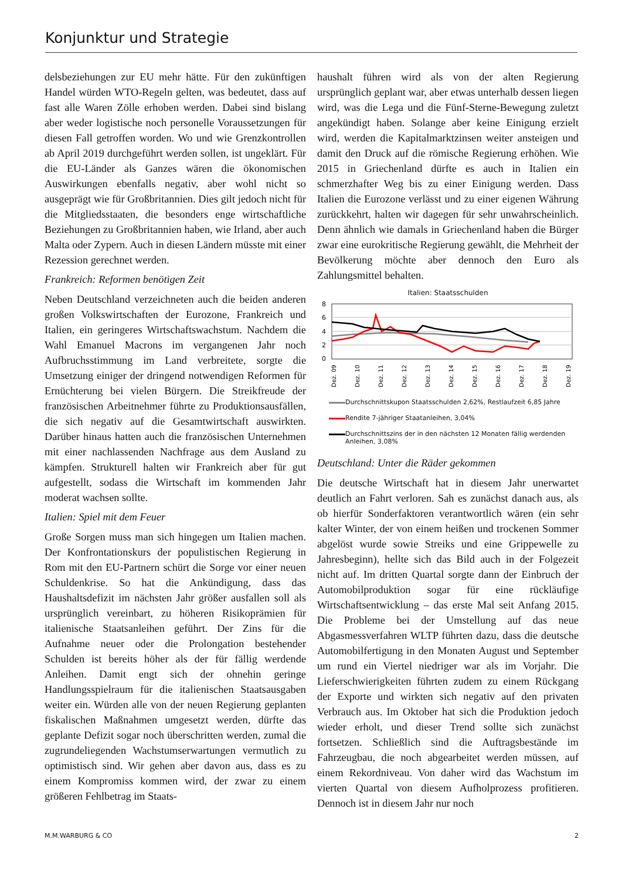Konjunktur und Strategie
delsbeziehungen zur EU mehr hätte. Für den zukünftigen Handel würden WTO-Regeln gelten, was bedeutet, dass auf fast alle Waren Zölle erhoben werden. Dabei sind bislang aber weder logistische noch personelle Voraussetzungen für diesen Fall getroffen worden. Wo und wie Grenzkontrollen ab April 2019 durchgeführt werden sollen, ist ungeklärt. Für die EU-Länder als Ganzes wären die ökonomischen Auswirkungen ebenfalls negativ, aber wohl nicht so ausgeprägt wie für Großbritannien. Dies gilt jedoch nicht für die Mitgliedsstaaten, die besonders enge wirtschaftliche Beziehungen zu Großbritannien haben, wie Irland, aber auch Malta oder Zypern. Auch in diesen Ländern müsste mit einer Rezession gerechnet werden.
Frankreich: Reformen benötigen Zeit
Neben Deutschland verzeichneten auch die beiden anderen großen Volkswirtschaften der Eurozone, Frankreich und Italien, ein geringeres Wirtschaftswachstum. Nachdem die Wahl Emanuel Macrons im vergangenen Jahr noch Aufbruchsstimmung im Land verbreitete, sorgte die Umsetzung einiger der dringend notwendigen Reformen für Ernüchterung bei vielen Bürgern. Die Streikfreude der französischen Arbeitnehmer führte zu Produktionsausfällen, die sich negativ auf die Gesamtwirtschaft auswirkten. Darüber hinaus hatten auch die französischen Unternehmen mit einer nachlassenden Nachfrage aus dem Ausland zu kämpfen. Strukturell halten wir Frankreich aber für gut aufgestellt, sodass die Wirtschaft im kommenden Jahr moderat wachsen sollte.
Italien: Spiel mit dem Feuer
Große Sorgen muss man sich hingegen um Italien machen. Der Konfrontationskurs der populistischen Regierung in Rom mit den EU-Partnern schürt die Sorge vor einer neuen Schuldenkrise. So hat die Ankündigung, dass das Haushaltsdefizit im nächsten Jahr größer ausfallen soll als ursprünglich vereinbart, zu höheren Risikoprämien für italienische Staatsanleihen geführt. Der Zins für die Aufnahme neuer oder die Prolongation bestehender Schulden ist bereits höher als der für fällig werdende Anleihen. Damit engt sich der ohnehin geringe Handlungsspielraum für die italienischen Staatsausgaben weiter ein. Würden alle von der neuen Regierung geplanten fiskalischen Maßnahmen umgesetzt werden, dürfte das geplante Defizit sogar noch überschritten werden, zumal die zugrundeliegenden Wachstumserwartungen vermutlich zu optimistisch sind. Wir gehen aber davon aus, dass es zu einem Kompromiss kommen wird, der zwar zu einem größeren Fehlbetrag im Staats-
haushalt führen wird als von der alten Regierung ursprünglich geplant war, aber etwas unterhalb dessen liegen wird, was die Lega und die Fünf-Sterne-Bewegung zuletzt angekündigt haben. Solange aber keine Einigung erzielt wird, werden die Kapitalmarktzinsen weiter ansteigen und damit den Druck auf die römische Regierung erhöhen. Wie 2015 in Griechenland dürfte es auch in Italien ein schmerzhafter Weg bis zu einer Einigung werden. Dass Italien die Eurozone verlässt und zu einer eigenen Währung zurückkehrt, halten wir dagegen für sehr unwahrscheinlich. Denn ähnlich wie damals in Griechenland haben die Bürger zwar eine eurokritische Regierung gewählt, die Mehrheit der Bevölkerung möchte aber dennoch den Euro als Zahlungsmittel behalten.
Italien: Staatsschulden
8
6
4
2
0
Dez. 09
Dez. 10
Dez. 11
Dez. 12
Dez. 13
Dez. 14
Dez. 15
Dez. 16
Dez. 17
Dez. 18
Dez. 19
Durchschnittskupon Staatsschulden 2,62%, Restlaufzeit 6,85 Jahre
Rendite 7-jähriger Staatanleihen, 3,04%
Durchschnittszins der in den nächsten 12 Monaten fällig werdenden Anleihen, 3,08%
Deutschland: Unter die Räder gekommen
Die deutsche Wirtschaft hat in diesem Jahr unerwartet deutlich an Fahrt verloren. Sah es zunächst danach aus, als ob hierfür Sonderfaktoren verantwortlich wären (ein sehr kalter Winter, der von einem heißen und trockenen Sommer abgelöst wurde sowie Streiks und eine Grippewelle zu Jahresbeginn), hellte sich das Bild auch in der Folgezeit nicht auf. Im dritten Quartal sorgte dann der Einbruch der Automobilproduktion sogar für eine rückläufige Wirtschaftsentwicklung – das erste Mal seit Anfang 2015. Die Probleme bei der Umstellung auf das neue Abgasmessverfahren WLTP führten dazu, dass die deutsche Automobilfertigung in den Monaten August und September um rund ein Viertel niedriger war als im Vorjahr. Die Lieferschwierigkeiten führten zudem zu einem Rückgang der Exporte und wirkten sich negativ auf den privaten Verbrauch aus. Im Oktober hat sich die Produktion jedoch wieder erholt, und dieser Trend sollte sich zunächst fortsetzen. Schließlich sind die Auftragsbestände im Fahrzeugbau, die noch abgearbeitet werden müssen, auf einem Rekordniveau. Von daher wird das Wachstum im vierten Quartal von diesem Aufholprozess profitieren. Dennoch ist in diesem Jahr nur noch
M.M.WARBURG & CO 2